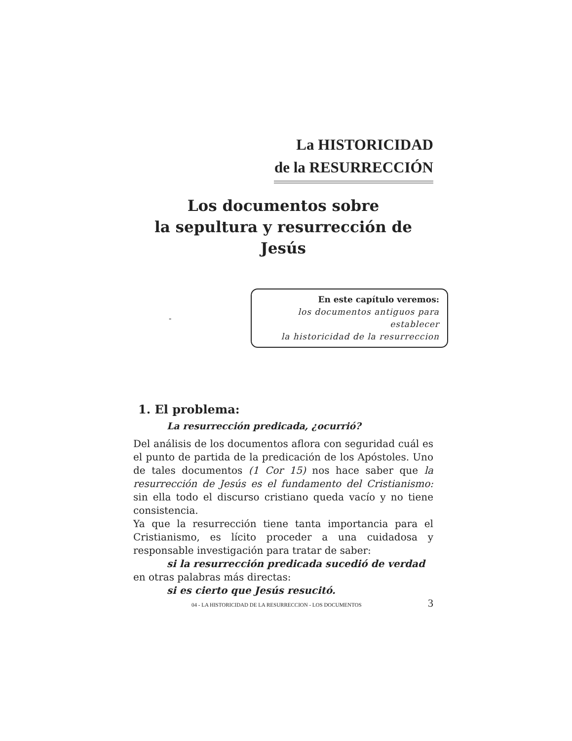La HISTORICIDAD
de la RESURRECCIÓN
Los documentos sobre
la sepultura y resurrección de Jesús
-
En este capítulo veremos:
los documentos antiguos para establecer
la historicidad de la resurreccion
1. El problema:
La resurrección predicada, ¿ocurrió?
Del análisis de los documentos aflora con seguridad cuál es el punto de partida de la predicación de los Apóstoles. Uno de tales documentos (1 Cor 15) nos hace saber que la resurrección de Jesús es el fundamento del Cristianismo: sin ella todo el discurso cristiano queda vacío y no tiene consistencia.
Ya que la resurrección tiene tanta importancia para el Cristianismo, es lícito proceder a una cuidadosa y responsable investigación para tratar de saber:
si la resurrección predicada sucedió de verdad
en otras palabras más directas:
si es cierto que Jesús resucitó.
04 - LA HISTORICIDAD DE LA RESURRECCION - LOS DOCUMENTOS 3